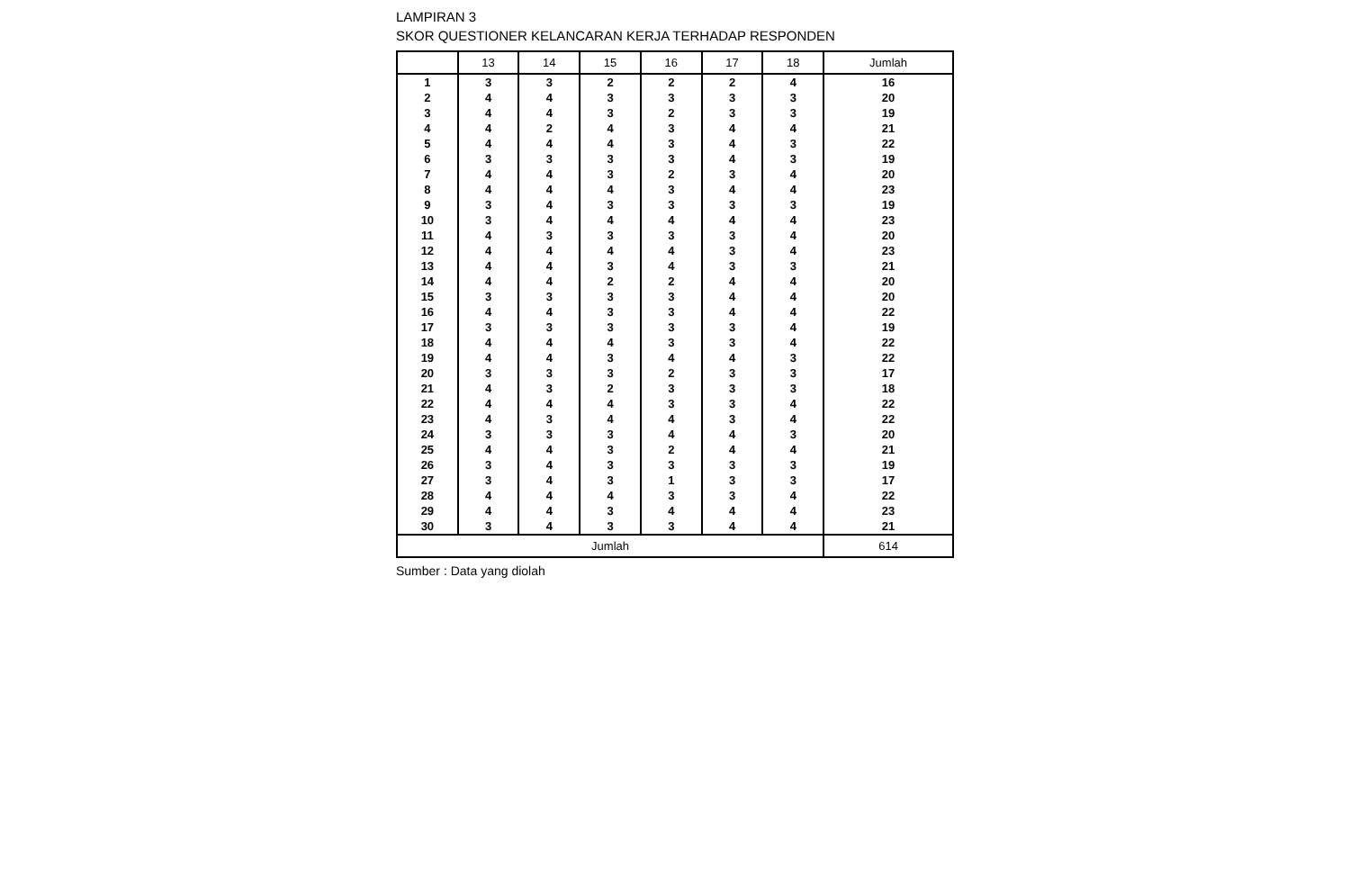LAMPIRAN 3
SKOR QUESTIONER KELANCARAN KERJA TERHADAP RESPONDEN
| | 13 | 14 | 15 | 16 | 17 | 18 | Jumlah |
| --- | --- | --- | --- | --- | --- | --- | --- |
| 1 | 3 | 3 | 2 | 2 | 2 | 4 | 16 |
| 2 | 4 | 4 | 3 | 3 | 3 | 3 | 20 |
| 3 | 4 | 4 | 3 | 2 | 3 | 3 | 19 |
| 4 | 4 | 2 | 4 | 3 | 4 | 4 | 21 |
| 5 | 4 | 4 | 4 | 3 | 4 | 3 | 22 |
| 6 | 3 | 3 | 3 | 3 | 4 | 3 | 19 |
| 7 | 4 | 4 | 3 | 2 | 3 | 4 | 20 |
| 8 | 4 | 4 | 4 | 3 | 4 | 4 | 23 |
| 9 | 3 | 4 | 3 | 3 | 3 | 3 | 19 |
| 10 | 3 | 4 | 4 | 4 | 4 | 4 | 23 |
| 11 | 4 | 3 | 3 | 3 | 3 | 4 | 20 |
| 12 | 4 | 4 | 4 | 4 | 3 | 4 | 23 |
| 13 | 4 | 4 | 3 | 4 | 3 | 3 | 21 |
| 14 | 4 | 4 | 2 | 2 | 4 | 4 | 20 |
| 15 | 3 | 3 | 3 | 3 | 4 | 4 | 20 |
| 16 | 4 | 4 | 3 | 3 | 4 | 4 | 22 |
| 17 | 3 | 3 | 3 | 3 | 3 | 4 | 19 |
| 18 | 4 | 4 | 4 | 3 | 3 | 4 | 22 |
| 19 | 4 | 4 | 3 | 4 | 4 | 3 | 22 |
| 20 | 3 | 3 | 3 | 2 | 3 | 3 | 17 |
| 21 | 4 | 3 | 2 | 3 | 3 | 3 | 18 |
| 22 | 4 | 4 | 4 | 3 | 3 | 4 | 22 |
| 23 | 4 | 3 | 4 | 4 | 3 | 4 | 22 |
| 24 | 3 | 3 | 3 | 4 | 4 | 3 | 20 |
| 25 | 4 | 4 | 3 | 2 | 4 | 4 | 21 |
| 26 | 3 | 4 | 3 | 3 | 3 | 3 | 19 |
| 27 | 3 | 4 | 3 | 1 | 3 | 3 | 17 |
| 28 | 4 | 4 | 4 | 3 | 3 | 4 | 22 |
| 29 | 4 | 4 | 3 | 4 | 4 | 4 | 23 |
| 30 | 3 | 4 | 3 | 3 | 4 | 4 | 21 |
| Jumlah | | | | | | | 614 |
Sumber : Data yang diolah